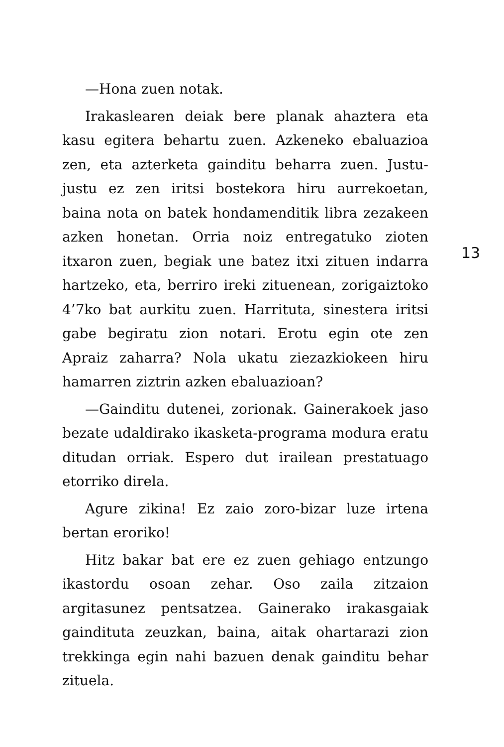—Hona zuen notak.
Irakaslearen deiak bere planak ahaztera eta kasu egitera behartu zuen. Azkeneko ebaluazioa zen, eta azterketa gainditu beharra zuen. Justu-justu ez zen iritsi bostekora hiru aurrekoetan, baina nota on batek hondamenditik libra zezakeen azken honetan. Orria noiz entregatuko zioten itxaron zuen, begiak une batez itxi zituen indarra hartzeko, eta, berriro ireki zituenean, zorigaiztoko 4’7ko bat aurkitu zuen. Harrituta, sinestera iritsi gabe begiratu zion notari. Erotu egin ote zen Apraiz zaharra? Nola ukatu ziezazkiokeen hiru hamarren ziztrin azken ebaluazioan?
—Gainditu dutenei, zorionak. Gainerakoek jaso bezate udaldirako ikasketa-programa modura eratu ditudan orriak. Espero dut irailean prestatuago etorriko direla.
Agure zikina! Ez zaio zoro-bizar luze irtena bertan eroriko!
Hitz bakar bat ere ez zuen gehiago entzungo ikastordu osoan zehar. Oso zaila zitzaion argitasunez pentsatzea. Gainerako irakasgaiak gaindituta zeuzkan, baina, aitak ohartarazi zion trekkinga egin nahi bazuen denak gainditu behar zituela.
13